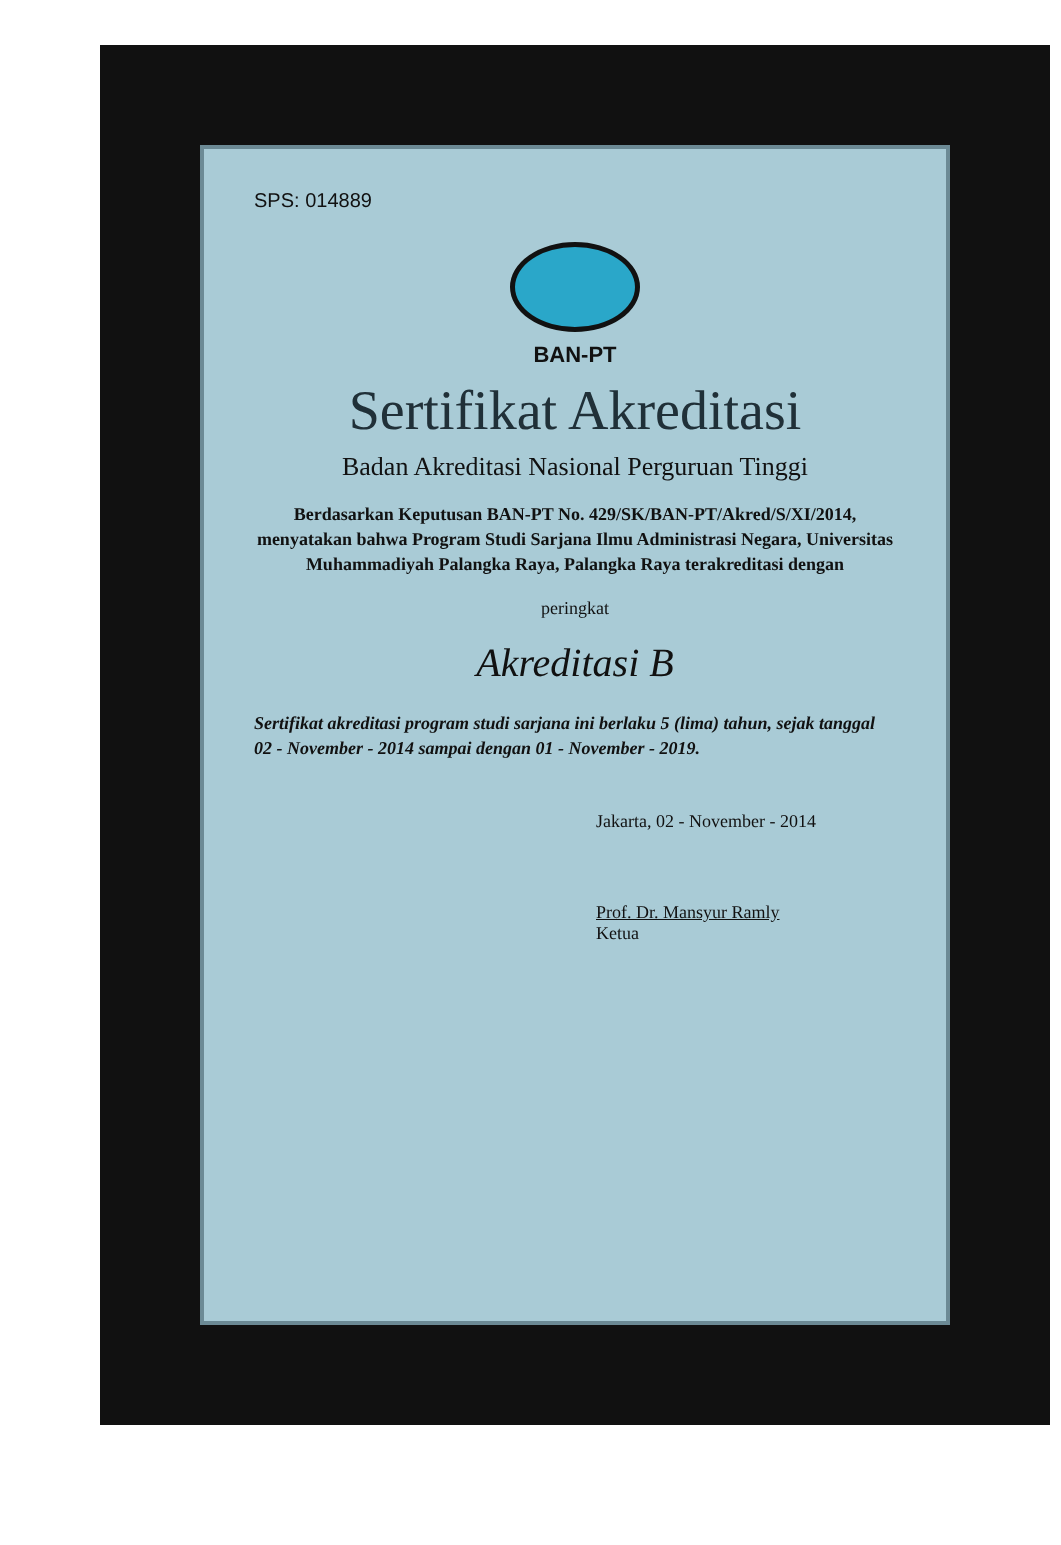SPS: 014889
BAN-PT
Sertifikat Akreditasi
Badan Akreditasi Nasional Perguruan Tinggi
Berdasarkan Keputusan BAN-PT No. 429/SK/BAN-PT/Akred/S/XI/2014, menyatakan bahwa Program Studi Sarjana Ilmu Administrasi Negara, Universitas Muhammadiyah Palangka Raya, Palangka Raya terakreditasi dengan
peringkat
Akreditasi B
Sertifikat akreditasi program studi sarjana ini berlaku 5 (lima) tahun, sejak tanggal 02 - November - 2014 sampai dengan 01 - November - 2019.
Jakarta, 02 - November - 2014
Prof. Dr. Mansyur Ramly
Ketua